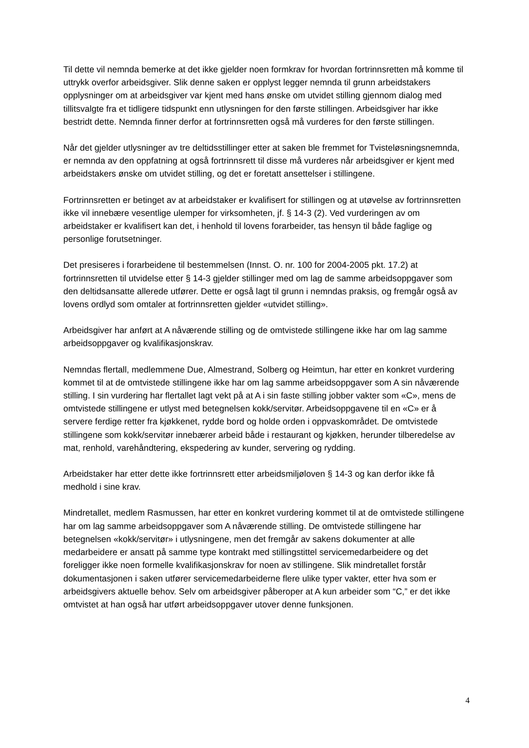Til dette vil nemnda bemerke at det ikke gjelder noen formkrav for hvordan fortrinnsretten må komme til uttrykk overfor arbeidsgiver. Slik denne saken er opplyst legger nemnda til grunn arbeidstakers opplysninger om at arbeidsgiver var kjent med hans ønske om utvidet stilling gjennom dialog med tillitsvalgte fra et tidligere tidspunkt enn utlysningen for den første stillingen. Arbeidsgiver har ikke bestridt dette. Nemnda finner derfor at fortrinnsretten også må vurderes for den første stillingen.
Når det gjelder utlysninger av tre deltidsstillinger etter at saken ble fremmet for Tvisteløsningsnemnda, er nemnda av den oppfatning at også fortrinnsrett til disse må vurderes når arbeidsgiver er kjent med arbeidstakers ønske om utvidet stilling, og det er foretatt ansettelser i stillingene.
Fortrinnsretten er betinget av at arbeidstaker er kvalifisert for stillingen og at utøvelse av fortrinnsretten ikke vil innebære vesentlige ulemper for virksomheten, jf. § 14-3 (2). Ved vurderingen av om arbeidstaker er kvalifisert kan det, i henhold til lovens forarbeider, tas hensyn til både faglige og personlige forutsetninger.
Det presiseres i forarbeidene til bestemmelsen (Innst. O. nr. 100 for 2004-2005 pkt. 17.2) at fortrinnsretten til utvidelse etter § 14-3 gjelder stillinger med om lag de samme arbeidsoppgaver som den deltidsansatte allerede utfører. Dette er også lagt til grunn i nemndas praksis, og fremgår også av lovens ordlyd som omtaler at fortrinnsretten gjelder «utvidet stilling».
Arbeidsgiver har anført at A nåværende stilling og de omtvistede stillingene ikke har om lag samme arbeidsoppgaver og kvalifikasjonskrav.
Nemndas flertall, medlemmene Due, Almestrand, Solberg og Heimtun, har etter en konkret vurdering kommet til at de omtvistede stillingene ikke har om lag samme arbeidsoppgaver som A sin nåværende stilling. I sin vurdering har flertallet lagt vekt på at A i sin faste stilling jobber vakter som «C», mens de omtvistede stillingene er utlyst med betegnelsen kokk/servitør. Arbeidsoppgavene til en «C» er å servere ferdige retter fra kjøkkenet, rydde bord og holde orden i oppvaskområdet. De omtvistede stillingene som kokk/servitør innebærer arbeid både i restaurant og kjøkken, herunder tilberedelse av mat, renhold, varehåndtering, ekspedering av kunder, servering og rydding.
Arbeidstaker har etter dette ikke fortrinnsrett etter arbeidsmiljøloven § 14-3 og kan derfor ikke få medhold i sine krav.
Mindretallet, medlem Rasmussen, har etter en konkret vurdering kommet til at de omtvistede stillingene har om lag samme arbeidsoppgaver som A nåværende stilling. De omtvistede stillingene har betegnelsen «kokk/servitør» i utlysningene, men det fremgår av sakens dokumenter at alle medarbeidere er ansatt på samme type kontrakt med stillingstittel servicemedarbeidere og det foreligger ikke noen formelle kvalifikasjonskrav for noen av stillingene. Slik mindretallet forstår dokumentasjonen i saken utfører servicemedarbeiderne flere ulike typer vakter, etter hva som er arbeidsgivers aktuelle behov. Selv om arbeidsgiver påberoper at A kun arbeider som “C,” er det ikke omtvistet at han også har utført arbeidsoppgaver utover denne funksjonen.
4